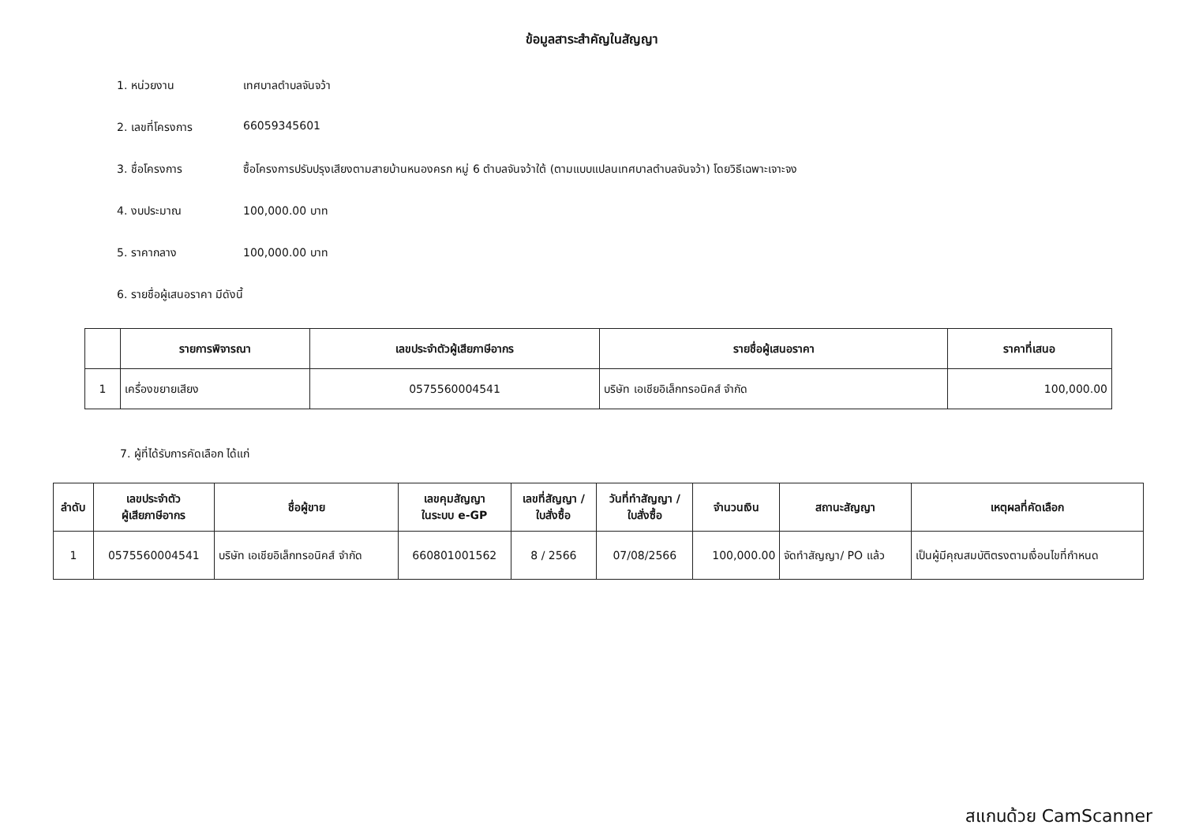ข้อมูลสาระสำคัญในสัญญา
1. หน่วยงาน เทศบาลตำบลจันจว้า
2. เลขที่โครงการ 66059345601
3. ชื่อโครงการ ซื้อโครงการปรับปรุงเสียงตามสายบ้านหนองครก หมู่ 6 ตำบลจันจว้าใต้ (ตามแบบแปลนเทศบาลตำบลจันจว้า) โดยวิธีเฉพาะเจาะจง
4. งบประมาณ 100,000.00 บาท
5. ราคากลาง 100,000.00 บาท
6. รายชื่อผู้เสนอราคา มีดังนี้
| | รายการพิจารณา | เลขประจำตัวผู้เสียภาษีอากร | รายชื่อผู้เสนอราคา | ราคาที่เสนอ |
| --- | --- | --- | --- | --- |
| 1 | เครื่องขยายเสียง | 0575560004541 | บริษัท เอเชียอิเล็กทรอนิคส์ จำกัด | 100,000.00 |
7. ผู้ที่ได้รับการคัดเลือก ได้แก่
| ลำดับ | เลขประจำตัว ผู้เสียภาษีอากร | ชื่อผู้ขาย | เลขคุมสัญญา ในระบบ e-GP | เลขที่สัญญา / ใบสั่งซื้อ | วันที่ทำสัญญา / ใบสั่งซื้อ | จำนวนเงิน | สถานะสัญญา | เหตุผลที่คัดเลือก |
| --- | --- | --- | --- | --- | --- | --- | --- | --- |
| 1 | 0575560004541 | บริษัท เอเชียอิเล็กทรอนิคส์ จำกัด | 660801001562 | 8 / 2566 | 07/08/2566 | 100,000.00 | จัดทำสัญญา/ PO แล้ว | เป็นผู้มีคุณสมบัติตรงตามเงื่อนไขที่กำหนด |
สแกนด้วย CamScanner